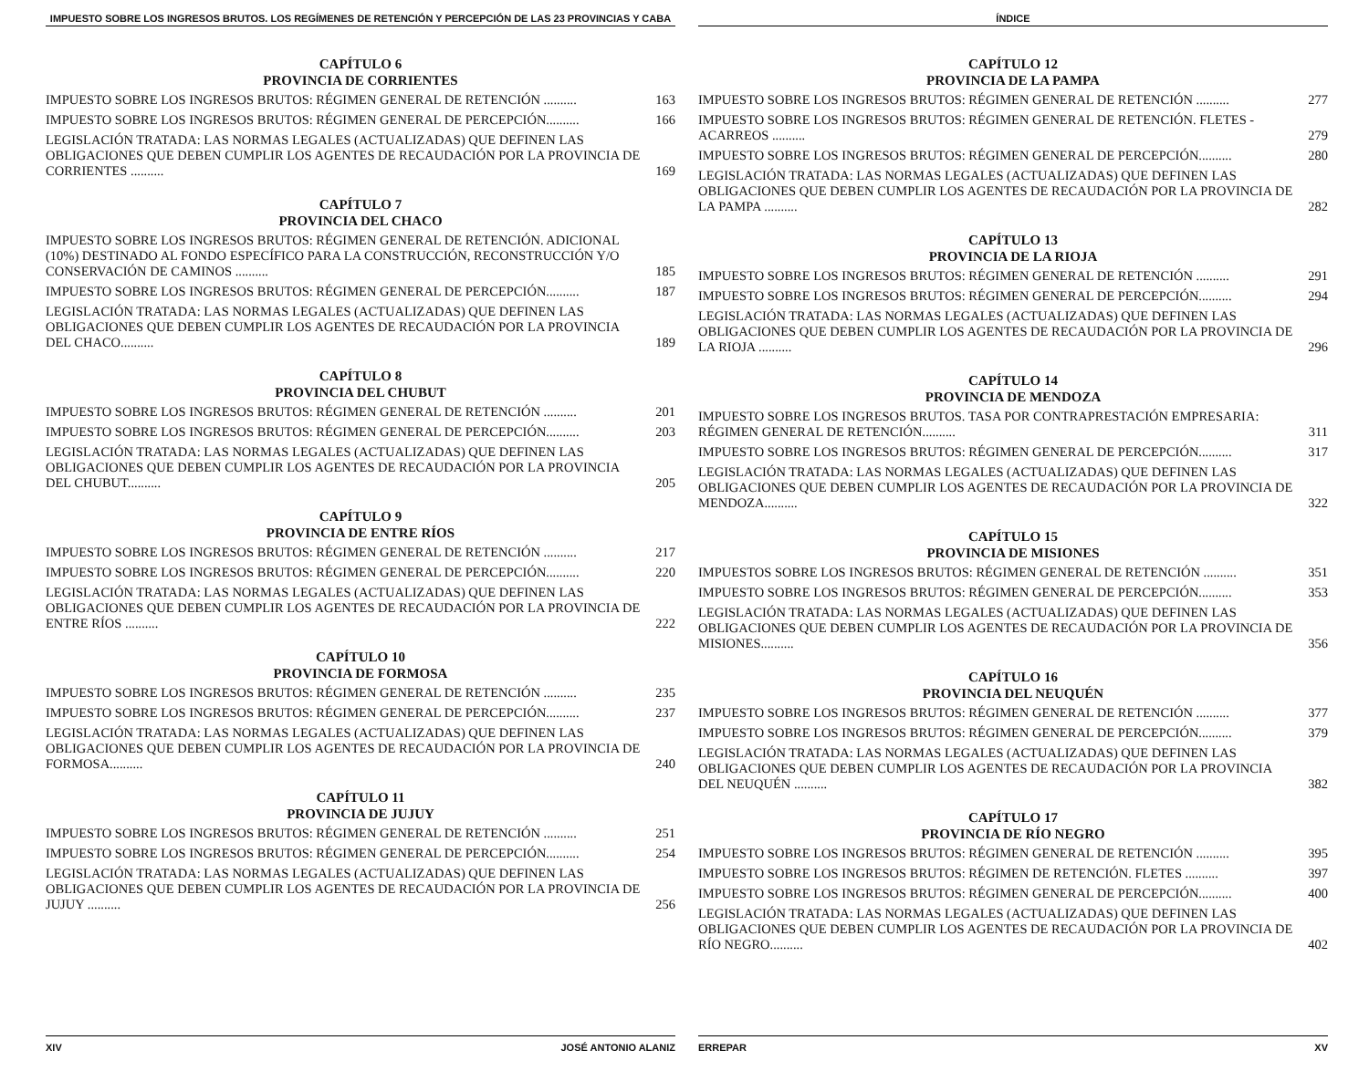IMPUESTO SOBRE LOS INGRESOS BRUTOS. LOS REGÍMENES DE RETENCIÓN Y PERCEPCIÓN DE LAS 23 PROVINCIAS Y CABA
CAPÍTULO 6
PROVINCIA DE CORRIENTES
IMPUESTO SOBRE LOS INGRESOS BRUTOS: RÉGIMEN GENERAL DE RETENCIÓN .......... 163
IMPUESTO SOBRE LOS INGRESOS BRUTOS: RÉGIMEN GENERAL DE PERCEPCIÓN.......... 166
LEGISLACIÓN TRATADA: LAS NORMAS LEGALES (ACTUALIZADAS) QUE DEFINEN LAS OBLIGACIONES QUE DEBEN CUMPLIR LOS AGENTES DE RECAUDACIÓN POR LA PROVINCIA DE CORRIENTES .......... 169
CAPÍTULO 7
PROVINCIA DEL CHACO
IMPUESTO SOBRE LOS INGRESOS BRUTOS: RÉGIMEN GENERAL DE RETENCIÓN. ADICIONAL (10%) DESTINADO AL FONDO ESPECÍFICO PARA LA CONSTRUCCIÓN, RECONSTRUCCIÓN Y/O CONSERVACIÓN DE CAMINOS .......... 185
IMPUESTO SOBRE LOS INGRESOS BRUTOS: RÉGIMEN GENERAL DE PERCEPCIÓN.......... 187
LEGISLACIÓN TRATADA: LAS NORMAS LEGALES (ACTUALIZADAS) QUE DEFINEN LAS OBLIGACIONES QUE DEBEN CUMPLIR LOS AGENTES DE RECAUDACIÓN POR LA PROVINCIA DEL CHACO.......... 189
CAPÍTULO 8
PROVINCIA DEL CHUBUT
IMPUESTO SOBRE LOS INGRESOS BRUTOS: RÉGIMEN GENERAL DE RETENCIÓN .......... 201
IMPUESTO SOBRE LOS INGRESOS BRUTOS: RÉGIMEN GENERAL DE PERCEPCIÓN.......... 203
LEGISLACIÓN TRATADA: LAS NORMAS LEGALES (ACTUALIZADAS) QUE DEFINEN LAS OBLIGACIONES QUE DEBEN CUMPLIR LOS AGENTES DE RECAUDACIÓN POR LA PROVINCIA DEL CHUBUT.......... 205
CAPÍTULO 9
PROVINCIA DE ENTRE RÍOS
IMPUESTO SOBRE LOS INGRESOS BRUTOS: RÉGIMEN GENERAL DE RETENCIÓN .......... 217
IMPUESTO SOBRE LOS INGRESOS BRUTOS: RÉGIMEN GENERAL DE PERCEPCIÓN.......... 220
LEGISLACIÓN TRATADA: LAS NORMAS LEGALES (ACTUALIZADAS) QUE DEFINEN LAS OBLIGACIONES QUE DEBEN CUMPLIR LOS AGENTES DE RECAUDACIÓN POR LA PROVINCIA DE ENTRE RÍOS .......... 222
CAPÍTULO 10
PROVINCIA DE FORMOSA
IMPUESTO SOBRE LOS INGRESOS BRUTOS: RÉGIMEN GENERAL DE RETENCIÓN .......... 235
IMPUESTO SOBRE LOS INGRESOS BRUTOS: RÉGIMEN GENERAL DE PERCEPCIÓN.......... 237
LEGISLACIÓN TRATADA: LAS NORMAS LEGALES (ACTUALIZADAS) QUE DEFINEN LAS OBLIGACIONES QUE DEBEN CUMPLIR LOS AGENTES DE RECAUDACIÓN POR LA PROVINCIA DE FORMOSA.......... 240
CAPÍTULO 11
PROVINCIA DE JUJUY
IMPUESTO SOBRE LOS INGRESOS BRUTOS: RÉGIMEN GENERAL DE RETENCIÓN .......... 251
IMPUESTO SOBRE LOS INGRESOS BRUTOS: RÉGIMEN GENERAL DE PERCEPCIÓN.......... 254
LEGISLACIÓN TRATADA: LAS NORMAS LEGALES (ACTUALIZADAS) QUE DEFINEN LAS OBLIGACIONES QUE DEBEN CUMPLIR LOS AGENTES DE RECAUDACIÓN POR LA PROVINCIA DE JUJUY .......... 256
XIV JOSÉ ANTONIO ALANIZ
ÍNDICE
CAPÍTULO 12
PROVINCIA DE LA PAMPA
IMPUESTO SOBRE LOS INGRESOS BRUTOS: RÉGIMEN GENERAL DE RETENCIÓN .......... 277
IMPUESTO SOBRE LOS INGRESOS BRUTOS: RÉGIMEN GENERAL DE RETENCIÓN. FLETES - ACARREOS .......... 279
IMPUESTO SOBRE LOS INGRESOS BRUTOS: RÉGIMEN GENERAL DE PERCEPCIÓN.......... 280
LEGISLACIÓN TRATADA: LAS NORMAS LEGALES (ACTUALIZADAS) QUE DEFINEN LAS OBLIGACIONES QUE DEBEN CUMPLIR LOS AGENTES DE RECAUDACIÓN POR LA PROVINCIA DE LA PAMPA .......... 282
CAPÍTULO 13
PROVINCIA DE LA RIOJA
IMPUESTO SOBRE LOS INGRESOS BRUTOS: RÉGIMEN GENERAL DE RETENCIÓN .......... 291
IMPUESTO SOBRE LOS INGRESOS BRUTOS: RÉGIMEN GENERAL DE PERCEPCIÓN.......... 294
LEGISLACIÓN TRATADA: LAS NORMAS LEGALES (ACTUALIZADAS) QUE DEFINEN LAS OBLIGACIONES QUE DEBEN CUMPLIR LOS AGENTES DE RECAUDACIÓN POR LA PROVINCIA DE LA RIOJA .......... 296
CAPÍTULO 14
PROVINCIA DE MENDOZA
IMPUESTO SOBRE LOS INGRESOS BRUTOS. TASA POR CONTRAPRESTACIÓN EMPRESARIA: RÉGIMEN GENERAL DE RETENCIÓN.......... 311
IMPUESTO SOBRE LOS INGRESOS BRUTOS: RÉGIMEN GENERAL DE PERCEPCIÓN.......... 317
LEGISLACIÓN TRATADA: LAS NORMAS LEGALES (ACTUALIZADAS) QUE DEFINEN LAS OBLIGACIONES QUE DEBEN CUMPLIR LOS AGENTES DE RECAUDACIÓN POR LA PROVINCIA DE MENDOZA.......... 322
CAPÍTULO 15
PROVINCIA DE MISIONES
IMPUESTOS SOBRE LOS INGRESOS BRUTOS: RÉGIMEN GENERAL DE RETENCIÓN .......... 351
IMPUESTO SOBRE LOS INGRESOS BRUTOS: RÉGIMEN GENERAL DE PERCEPCIÓN.......... 353
LEGISLACIÓN TRATADA: LAS NORMAS LEGALES (ACTUALIZADAS) QUE DEFINEN LAS OBLIGACIONES QUE DEBEN CUMPLIR LOS AGENTES DE RECAUDACIÓN POR LA PROVINCIA DE MISIONES.......... 356
CAPÍTULO 16
PROVINCIA DEL NEUQUÉN
IMPUESTO SOBRE LOS INGRESOS BRUTOS: RÉGIMEN GENERAL DE RETENCIÓN .......... 377
IMPUESTO SOBRE LOS INGRESOS BRUTOS: RÉGIMEN GENERAL DE PERCEPCIÓN.......... 379
LEGISLACIÓN TRATADA: LAS NORMAS LEGALES (ACTUALIZADAS) QUE DEFINEN LAS OBLIGACIONES QUE DEBEN CUMPLIR LOS AGENTES DE RECAUDACIÓN POR LA PROVINCIA DEL NEUQUÉN .......... 382
CAPÍTULO 17
PROVINCIA DE RÍO NEGRO
IMPUESTO SOBRE LOS INGRESOS BRUTOS: RÉGIMEN GENERAL DE RETENCIÓN .......... 395
IMPUESTO SOBRE LOS INGRESOS BRUTOS: RÉGIMEN DE RETENCIÓN. FLETES .......... 397
IMPUESTO SOBRE LOS INGRESOS BRUTOS: RÉGIMEN GENERAL DE PERCEPCIÓN.......... 400
LEGISLACIÓN TRATADA: LAS NORMAS LEGALES (ACTUALIZADAS) QUE DEFINEN LAS OBLIGACIONES QUE DEBEN CUMPLIR LOS AGENTES DE RECAUDACIÓN POR LA PROVINCIA DE RÍO NEGRO.......... 402
ERREPAR XV